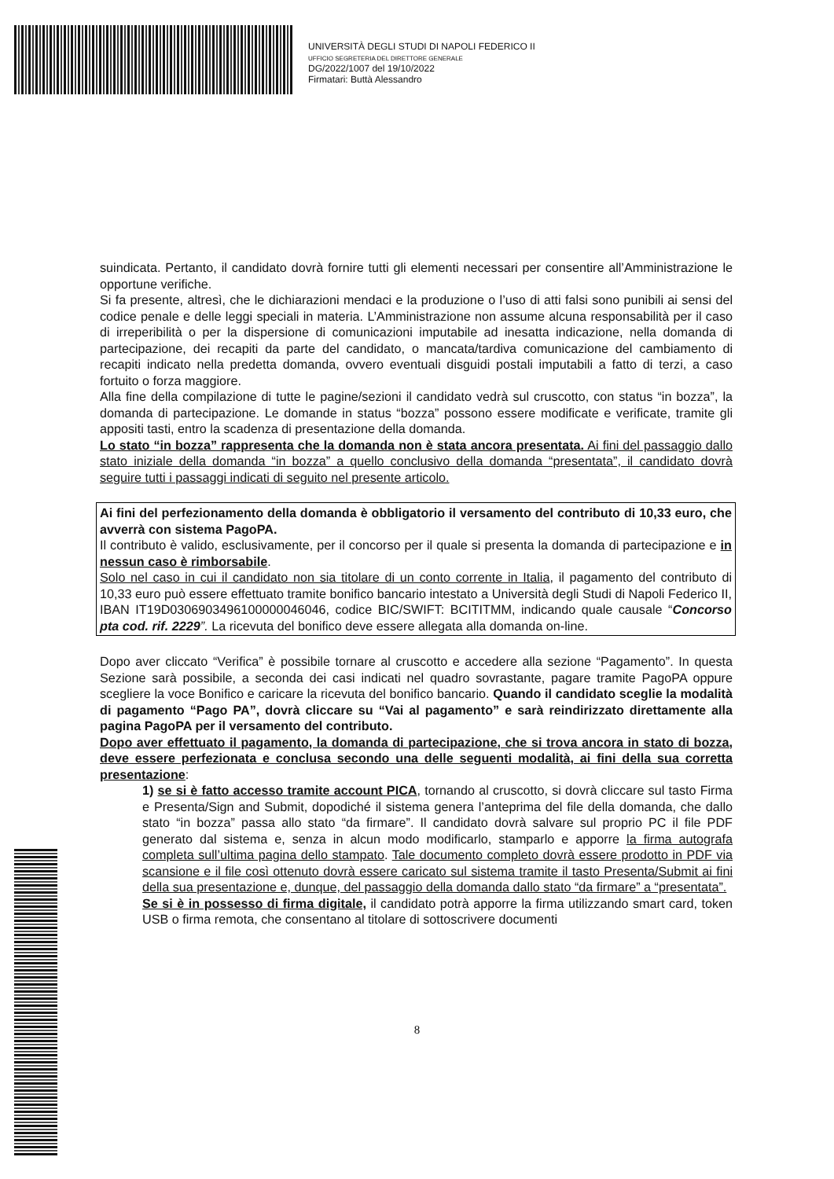UNIVERSITÀ DEGLI STUDI DI NAPOLI FEDERICO II
UFFICIO SEGRETERIA DEL DIRETTORE GENERALE
DG/2022/1007 del 19/10/2022
Firmatari: Buttà Alessandro
suindicata. Pertanto, il candidato dovrà fornire tutti gli elementi necessari per consentire all’Amministrazione le opportune verifiche.
Si fa presente, altresì, che le dichiarazioni mendaci e la produzione o l’uso di atti falsi sono punibili ai sensi del codice penale e delle leggi speciali in materia. L’Amministrazione non assume alcuna responsabilità per il caso di irreperibilità o per la dispersione di comunicazioni imputabile ad inesatta indicazione, nella domanda di partecipazione, dei recapiti da parte del candidato, o mancata/tardiva comunicazione del cambiamento di recapiti indicato nella predetta domanda, ovvero eventuali disguidi postali imputabili a fatto di terzi, a caso fortuito o forza maggiore.
Alla fine della compilazione di tutte le pagine/sezioni il candidato vedrà sul cruscotto, con status “in bozza”, la domanda di partecipazione. Le domande in status “bozza” possono essere modificate e verificate, tramite gli appositi tasti, entro la scadenza di presentazione della domanda.
Lo stato “in bozza” rappresenta che la domanda non è stata ancora presentata. Ai fini del passaggio dallo stato iniziale della domanda “in bozza” a quello conclusivo della domanda “presentata”, il candidato dovrà seguire tutti i passaggi indicati di seguito nel presente articolo.
Ai fini del perfezionamento della domanda è obbligatorio il versamento del contributo di 10,33 euro, che avverrà con sistema PagoPA.
Il contributo è valido, esclusivamente, per il concorso per il quale si presenta la domanda di partecipazione e in nessun caso è rimborsabile.
Solo nel caso in cui il candidato non sia titolare di un conto corrente in Italia, il pagamento del contributo di 10,33 euro può essere effettuato tramite bonifico bancario intestato a Università degli Studi di Napoli Federico II, IBAN IT19D0306903496100000046046, codice BIC/SWIFT: BCITITMM, indicando quale causale “Concorso pta cod. rif. 2229”. La ricevuta del bonifico deve essere allegata alla domanda on-line.
Dopo aver cliccato “Verifica” è possibile tornare al cruscotto e accedere alla sezione “Pagamento”. In questa Sezione sarà possibile, a seconda dei casi indicati nel quadro sovrastante, pagare tramite PagoPA oppure scegliere la voce Bonifico e caricare la ricevuta del bonifico bancario. Quando il candidato sceglie la modalità di pagamento “Pago PA”, dovrà cliccare su “Vai al pagamento” e sarà reindirizzato direttamente alla pagina PagoPA per il versamento del contributo.
Dopo aver effettuato il pagamento, la domanda di partecipazione, che si trova ancora in stato di bozza, deve essere perfezionata e conclusa secondo una delle seguenti modalità, ai fini della sua corretta presentazione:
1) se si è fatto accesso tramite account PICA, tornando al cruscotto, si dovrà cliccare sul tasto Firma e Presenta/Sign and Submit, dopodiché il sistema genera l’anteprima del file della domanda, che dallo stato “in bozza” passa allo stato “da firmare”. Il candidato dovrà salvare sul proprio PC il file PDF generato dal sistema e, senza in alcun modo modificarlo, stamparlo e apporre la firma autografa completa sull’ultima pagina dello stampato. Tale documento completo dovrà essere prodotto in PDF via scansione e il file così ottenuto dovrà essere caricato sul sistema tramite il tasto Presenta/Submit ai fini della sua presentazione e, dunque, del passaggio della domanda dallo stato “da firmare” a “presentata”.
Se si è in possesso di firma digitale, il candidato potrà apporre la firma utilizzando smart card, token USB o firma remota, che consentano al titolare di sottoscrivere documenti
8